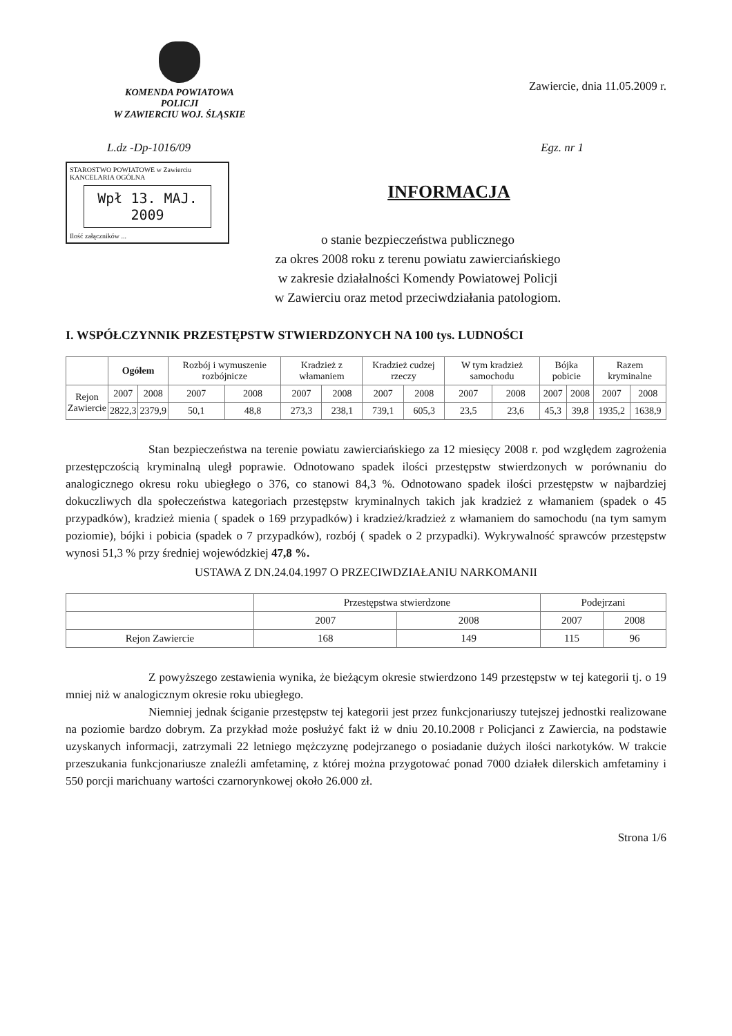KOMENDA POWIATOWA
POLICJI
W ZAWIERCIU WOJ. ŚLĄSKIE
Zawiercie, dnia 11.05.2009 r.
L.dz -Dp-1016/09 Egz. nr 1
STAROSTWO POWIATOWE w Zawierciu
KANCELARIA OGÓLNA
Wpł 13. MAJ. 2009
Ilość załączników ...
INFORMACJA
o stanie bezpieczeństwa publicznego
za okres 2008 roku z terenu powiatu zawierciańskiego
w zakresie działalności Komendy Powiatowej Policji
w Zawierciu oraz metod przeciwdziałania patologiom.
I. WSPÓŁCZYNNIK PRZESTĘPSTW STWIERDZONYCH NA 100 tys. LUDNOŚCI
| | Ogółem | | Rozbój i wymuszenie rozbójnicze | | Kradzież z włamaniem | | Kradzież cudzej rzeczy | | W tym kradzież samochodu | | Bójka pobicie | | Razem kryminalne | |
| --- | --- | --- | --- | --- | --- | --- | --- | --- | --- | --- | --- | --- | --- | --- |
| Rejon Zawiercie | 2007 | 2008 | 2007 | 2008 | 2007 | 2008 | 2007 | 2008 | 2007 | 2008 | 2007 | 2008 | 2007 | 2008 |
| | 2822,3 | 2379,9 | 50,1 | 48,8 | 273,3 | 238,1 | 739,1 | 605,3 | 23,5 | 23,6 | 45,3 | 39,8 | 1935,2 | 1638,9 |
Stan bezpieczeństwa na terenie powiatu zawierciańskiego za 12 miesięcy 2008 r. pod względem zagrożenia przestępczością kryminalną uległ poprawie. Odnotowano spadek ilości przestępstw stwierdzonych w porównaniu do analogicznego okresu roku ubiegłego o 376, co stanowi 84,3 %. Odnotowano spadek ilości przestępstw w najbardziej dokuczliwych dla społeczeństwa kategoriach przestępstw kryminalnych takich jak kradzież z włamaniem (spadek o 45 przypadków), kradzież mienia ( spadek o 169 przypadków) i kradzież/kradzież z włamaniem do samochodu (na tym samym poziomie), bójki i pobicia (spadek o 7 przypadków), rozbój ( spadek o 2 przypadki). Wykrywalność sprawców przestępstw wynosi 51,3 % przy średniej wojewódzkiej 47,8 %.
USTAWA Z DN.24.04.1997 O PRZECIWDZIAŁANIU NARKOMANII
| | Przestępstwa stwierdzone | | Podejrzani | |
| --- | --- | --- | --- | --- |
| | 2007 | 2008 | 2007 | 2008 |
| Rejon Zawiercie | 168 | 149 | 115 | 96 |
Z powyższego zestawienia wynika, że bieżącym okresie stwierdzono 149 przestępstw w tej kategorii tj. o 19 mniej niż w analogicznym okresie roku ubiegłego.
Niemniej jednak ściganie przestępstw tej kategorii jest przez funkcjonariuszy tutejszej jednostki realizowane na poziomie bardzo dobrym. Za przykład może posłużyć fakt iż w dniu 20.10.2008 r Policjanci z Zawiercia, na podstawie uzyskanych informacji, zatrzymali 22 letniego mężczyznę podejrzanego o posiadanie dużych ilości narkotyków. W trakcie przeszukania funkcjonariusze znaleźli amfetaminę, z której można przygotować ponad 7000 działek dilerskich amfetaminy i 550 porcji marichuany wartości czarnorynkowej około 26.000 zł.
Strona 1/6